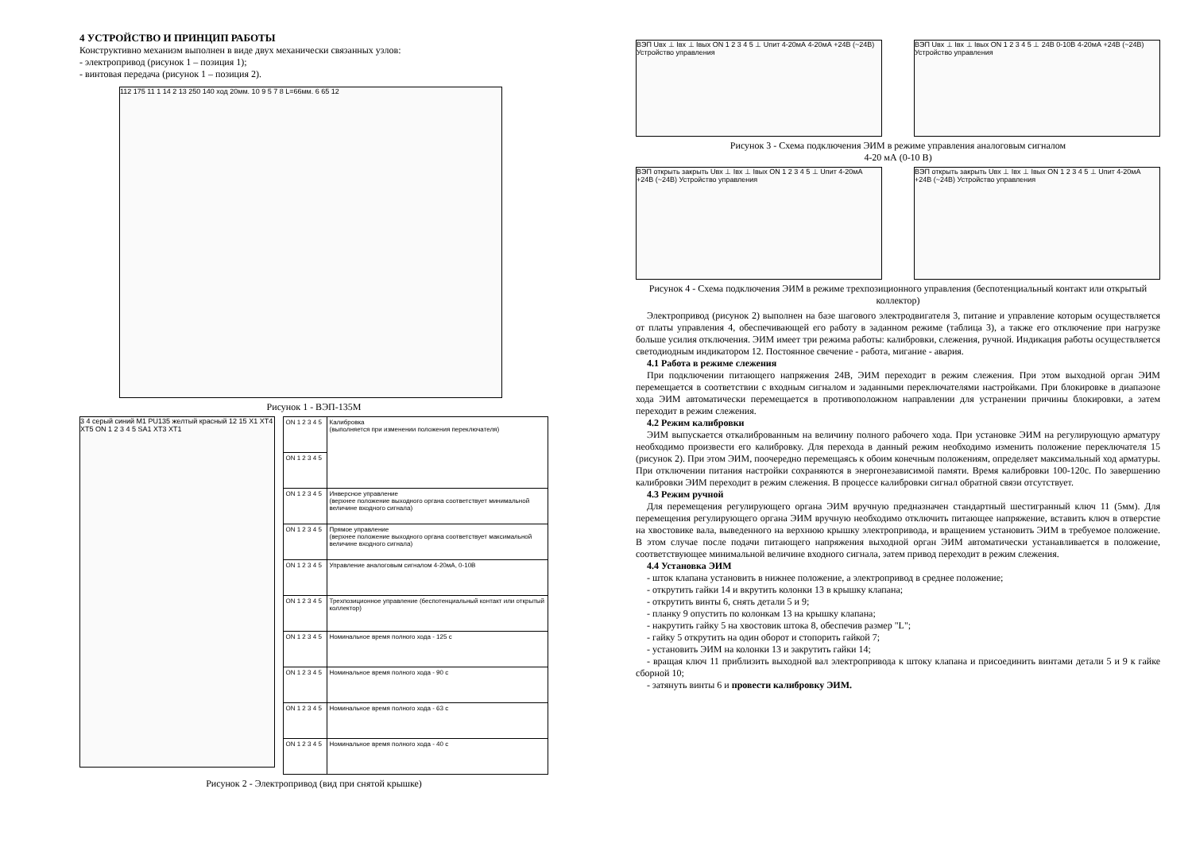4 УСТРОЙСТВО И ПРИНЦИП РАБОТЫ
Конструктивно механизм выполнен в виде двух механически связанных узлов:
- электропривод (рисунок 1 – позиция 1);
- винтовая передача (рисунок 1 – позиция 2).
112 175 11 1 14 2 13 250 140 ход 20мм. 10 9 5 7 8 L=66мм. 6 65 12
Рисунок 1 - ВЭП-135М
3 4 серый синий М1 PU135 желтый красный 12 15 X1 XT4 XT5 ON 1 2 3 4 5 SA1 XT3 XT1
| ON 1 2 3 4 5 | Калибровка (выполняется при изменении положения переключателя) |
| ON 1 2 3 4 5 | |
| ON 1 2 3 4 5 | Инверсное управление (верхнее положение выходного органа соответствует минимальной величине входного сигнала) |
| ON 1 2 3 4 5 | Прямое управление (верхнее положение выходного органа соответствует максимальной величине входного сигнала) |
| ON 1 2 3 4 5 | Управление аналоговым сигналом 4-20мА, 0-10В |
| ON 1 2 3 4 5 | Трехпозиционное управление (беспотенциальный контакт или открытый коллектор) |
| ON 1 2 3 4 5 | Номинальное время полного хода - 125 с |
| ON 1 2 3 4 5 | Номинальное время полного хода - 90 с |
| ON 1 2 3 4 5 | Номинальное время полного хода - 63 с |
| ON 1 2 3 4 5 | Номинальное время полного хода - 40 с |
Рисунок 2 - Электропривод (вид при снятой крышке)
ВЭП Uвх ⊥ Iвх ⊥ Iвых ON 1 2 3 4 5 ⊥ Uпит 4-20мА 4-20мА +24В (~24В) Устройство управления
ВЭП Uвх ⊥ Iвх ⊥ Iвых ON 1 2 3 4 5 ⊥ 24В 0-10В 4-20мА +24В (~24В) Устройство управления
Рисунок 3 - Схема подключения ЭИМ в режиме управления аналоговым сигналом
4-20 мА (0-10 В)
ВЭП открыть закрыть Uвх ⊥ Iвх ⊥ Iвых ON 1 2 3 4 5 ⊥ Uпит 4-20мА +24В (~24В) Устройство управления
ВЭП открыть закрыть Uвх ⊥ Iвх ⊥ Iвых ON 1 2 3 4 5 ⊥ Uпит 4-20мА +24В (~24В) Устройство управления
Рисунок 4 - Схема подключения ЭИМ в режиме трехпозиционного управления (беспотенциальный контакт или открытый коллектор)
Электропривод (рисунок 2) выполнен на базе шагового электродвигателя 3, питание и управление которым осуществляется от платы управления 4, обеспечивающей его работу в заданном режиме (таблица 3), а также его отключение при нагрузке больше усилия отключения. ЭИМ имеет три режима работы: калибровки, слежения, ручной. Индикация работы осуществляется светодиодным индикатором 12. Постоянное свечение - работа, мигание - авария.
4.1 Работа в режиме слежения
При подключении питающего напряжения 24В, ЭИМ переходит в режим слежения. При этом выходной орган ЭИМ перемещается в соответствии с входным сигналом и заданными переключателями настройками. При блокировке в диапазоне хода ЭИМ автоматически перемещается в противоположном направлении для устранении причины блокировки, а затем переходит в режим слежения.
4.2 Режим калибровки
ЭИМ выпускается откалиброванным на величину полного рабочего хода. При установке ЭИМ на регулирующую арматуру необходимо произвести его калибровку. Для перехода в данный режим необходимо изменить положение переключателя 15 (рисунок 2). При этом ЭИМ, поочередно перемещаясь к обоим конечным положениям, определяет максимальный ход арматуры. При отключении питания настройки сохраняются в энергонезависимой памяти. Время калибровки 100-120с. По завершению калибровки ЭИМ переходит в режим слежения. В процессе калибровки сигнал обратной связи отсутствует.
4.3 Режим ручной
Для перемещения регулирующего органа ЭИМ вручную предназначен стандартный шестигранный ключ 11 (5мм). Для перемещения регулирующего органа ЭИМ вручную необходимо отключить питающее напряжение, вставить ключ в отверстие на хвостовике вала, выведенного на верхнюю крышку электропривода, и вращением установить ЭИМ в требуемое положение. В этом случае после подачи питающего напряжения выходной орган ЭИМ автоматически устанавливается в положение, соответствующее минимальной величине входного сигнала, затем привод переходит в режим слежения.
4.4 Установка ЭИМ
- шток клапана установить в нижнее положение, а электропривод в среднее положение;
- открутить гайки 14 и вкрутить колонки 13 в крышку клапана;
- открутить винты 6, снять детали 5 и 9;
- планку 9 опустить по колонкам 13 на крышку клапана;
- накрутить гайку 5 на хвостовик штока 8, обеспечив размер "L";
- гайку 5 открутить на один оборот и стопорить гайкой 7;
- установить ЭИМ на колонки 13 и закрутить гайки 14;
- вращая ключ 11 приблизить выходной вал электропривода к штоку клапана и присоединить винтами детали 5 и 9 к гайке сборной 10;
- затянуть винты 6 и провести калибровку ЭИМ.